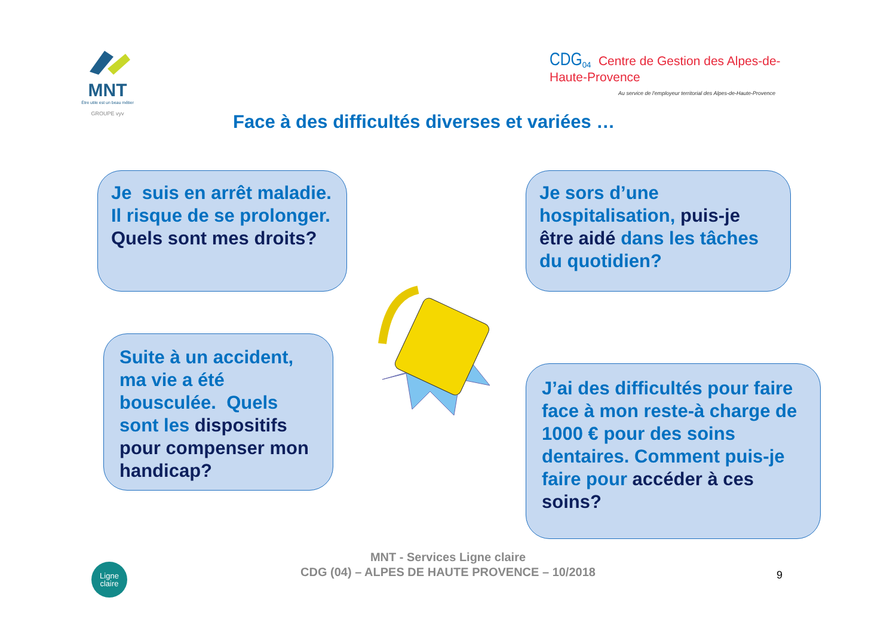MNT
Être utile est un beau métier
GROUPE vyv
CDG<sub>04</sub> Centre de Gestion des Alpes-de-Haute-Provence
Au service de l'employeur territorial des Alpes-de-Haute-Provence
Face à des difficultés diverses et variées …
Je suis en arrêt maladie. Il risque de se prolonger.
Quels sont mes droits?
Je sors d’une hospitalisation, puis-je être aidé dans les tâches du quotidien?
Suite à un accident, ma vie a été bousculée. Quels sont les dispositifs pour compenser mon handicap?
J’ai des difficultés pour faire face à mon reste-à charge de 1000 € pour des soins dentaires. Comment puis-je faire pour accéder à ces soins?
MNT - Services Ligne claire
CDG (04) – ALPES DE HAUTE PROVENCE – 10/2018
9
Ligne
claire